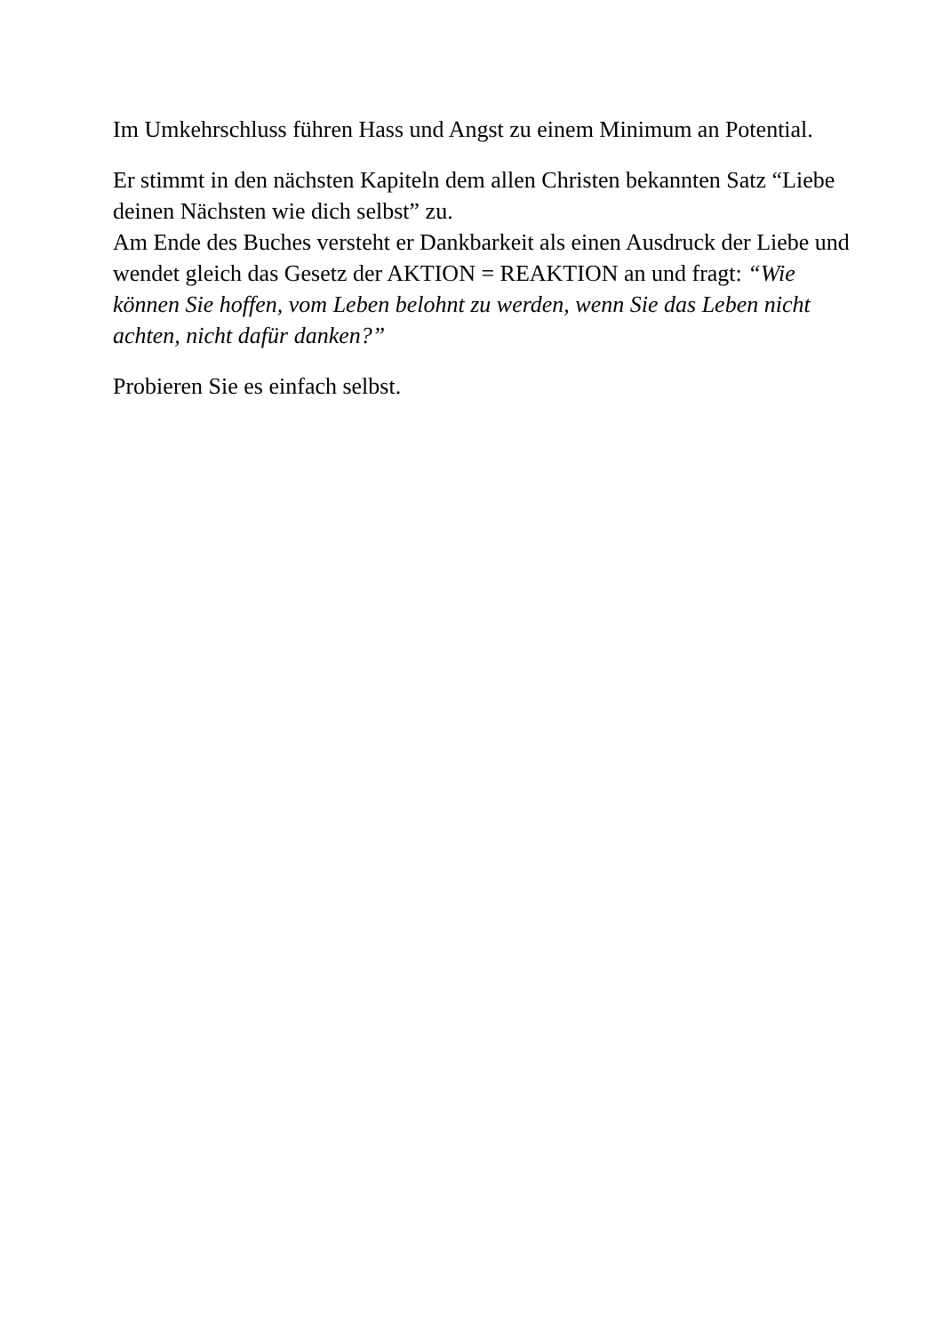Im Umkehrschluss führen Hass und Angst zu einem Minimum an Potential.
Er stimmt in den nächsten Kapiteln dem allen Christen bekannten Satz “Liebe deinen Nächsten wie dich selbst” zu.
Am Ende des Buches versteht er Dankbarkeit als einen Ausdruck der Liebe und wendet gleich das Gesetz der AKTION = REAKTION an und fragt: “Wie können Sie hoffen, vom Leben belohnt zu werden, wenn Sie das Leben nicht achten, nicht dafür danken?”
Probieren Sie es einfach selbst.